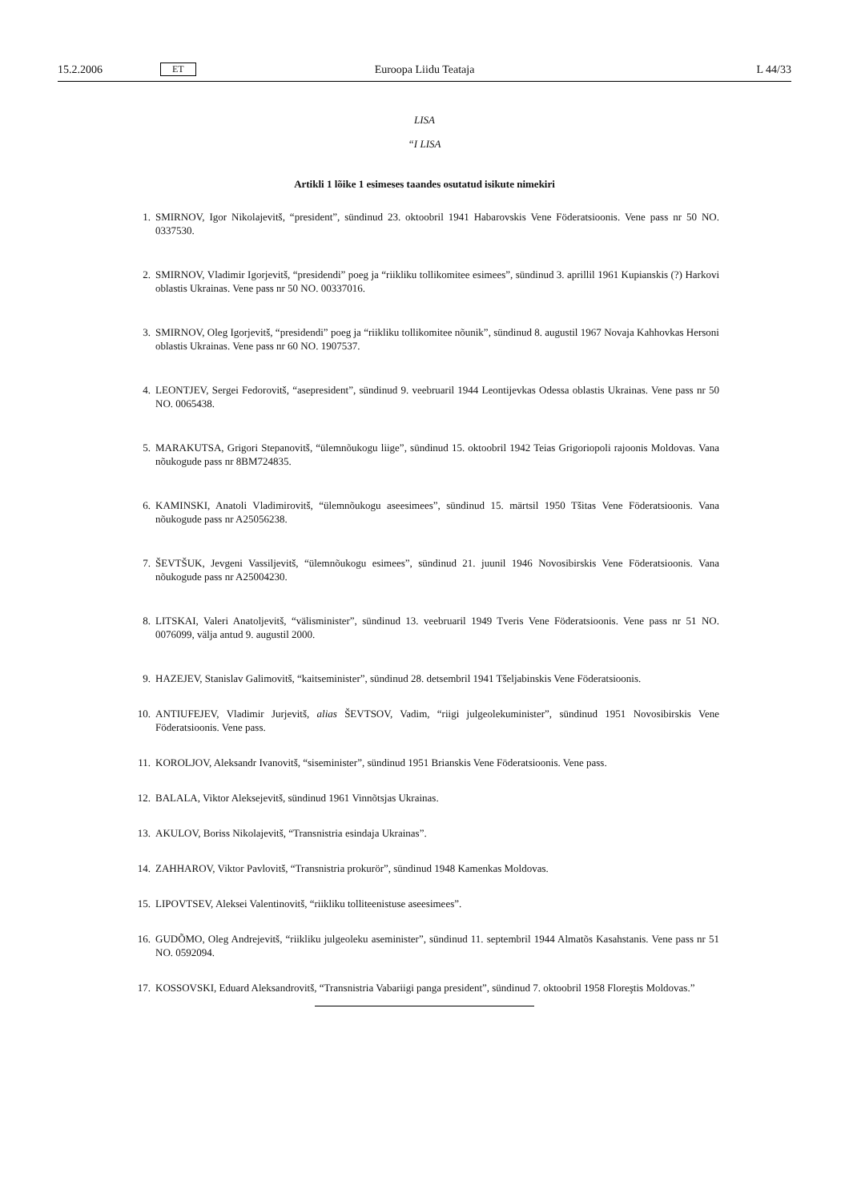15.2.2006 ET Euroopa Liidu Teataja L 44/33
LISA
“I LISA
Artikli 1 lõike 1 esimeses taandes osutatud isikute nimekiri
1. SMIRNOV, Igor Nikolajevitš, “president”, sündinud 23. oktoobril 1941 Habarovskis Vene Föderatsioonis. Vene pass nr 50 NO. 0337530.
2. SMIRNOV, Vladimir Igorjevitš, “presidendi” poeg ja “riikliku tollikomitee esimees”, sündinud 3. aprillil 1961 Kupianskis (?) Harkovi oblastis Ukrainas. Vene pass nr 50 NO. 00337016.
3. SMIRNOV, Oleg Igorjevitš, “presidendi” poeg ja “riikliku tollikomitee nõunik”, sündinud 8. augustil 1967 Novaja Kahhovkas Hersoni oblastis Ukrainas. Vene pass nr 60 NO. 1907537.
4. LEONTJEV, Sergei Fedorovitš, “asepresident”, sündinud 9. veebruaril 1944 Leontijevkas Odessa oblastis Ukrainas. Vene pass nr 50 NO. 0065438.
5. MARAKUTSA, Grigori Stepanovitš, “ülemnõukogu liige”, sündinud 15. oktoobril 1942 Teias Grigoriopoli rajoonis Moldovas. Vana nõukogude pass nr 8BM724835.
6. KAMINSKI, Anatoli Vladimirovitš, “ülemnõukogu aseesimees”, sündinud 15. märtsil 1950 Tšitas Vene Föderatsioonis. Vana nõukogude pass nr A25056238.
7. ŠEVTŠUK, Jevgeni Vassiljevitš, “ülemnõukogu esimees”, sündinud 21. juunil 1946 Novosibirskis Vene Föderatsioonis. Vana nõukogude pass nr A25004230.
8. LITSKAI, Valeri Anatoljevitš, “välisminister”, sündinud 13. veebruaril 1949 Tveris Vene Föderatsioonis. Vene pass nr 51 NO. 0076099, välja antud 9. augustil 2000.
9. HAZEJEV, Stanislav Galimovitš, “kaitseminister”, sündinud 28. detsembril 1941 Tšeljabinskis Vene Föderatsioonis.
10. ANTIUFEJEV, Vladimir Jurjevitš, alias ŠEVTSOV, Vadim, “riigi julgeolekuminister”, sündinud 1951 Novosibirskis Vene Föderatsioonis. Vene pass.
11. KOROLJOV, Aleksandr Ivanovitš, “siseminister”, sündinud 1951 Brianskis Vene Föderatsioonis. Vene pass.
12. BALALA, Viktor Aleksejevitš, sündinud 1961 Vinnõtsjas Ukrainas.
13. AKULOV, Boriss Nikolajevitš, “Transnistria esindaja Ukrainas”.
14. ZAHHAROV, Viktor Pavlovitš, “Transnistria prokurör”, sündinud 1948 Kamenkas Moldovas.
15. LIPOVTSEV, Aleksei Valentinovitš, “riikliku tolliteenistuse aseesimees”.
16. GUDÕMO, Oleg Andrejevitš, “riikliku julgeoleku aseminister”, sündinud 11. septembril 1944 Almatõs Kasahstanis. Vene pass nr 51 NO. 0592094.
17. KOSSOVSKI, Eduard Aleksandrovitš, “Transnistria Vabariigi panga president”, sündinud 7. oktoobril 1958 Floreştis Moldovas.”